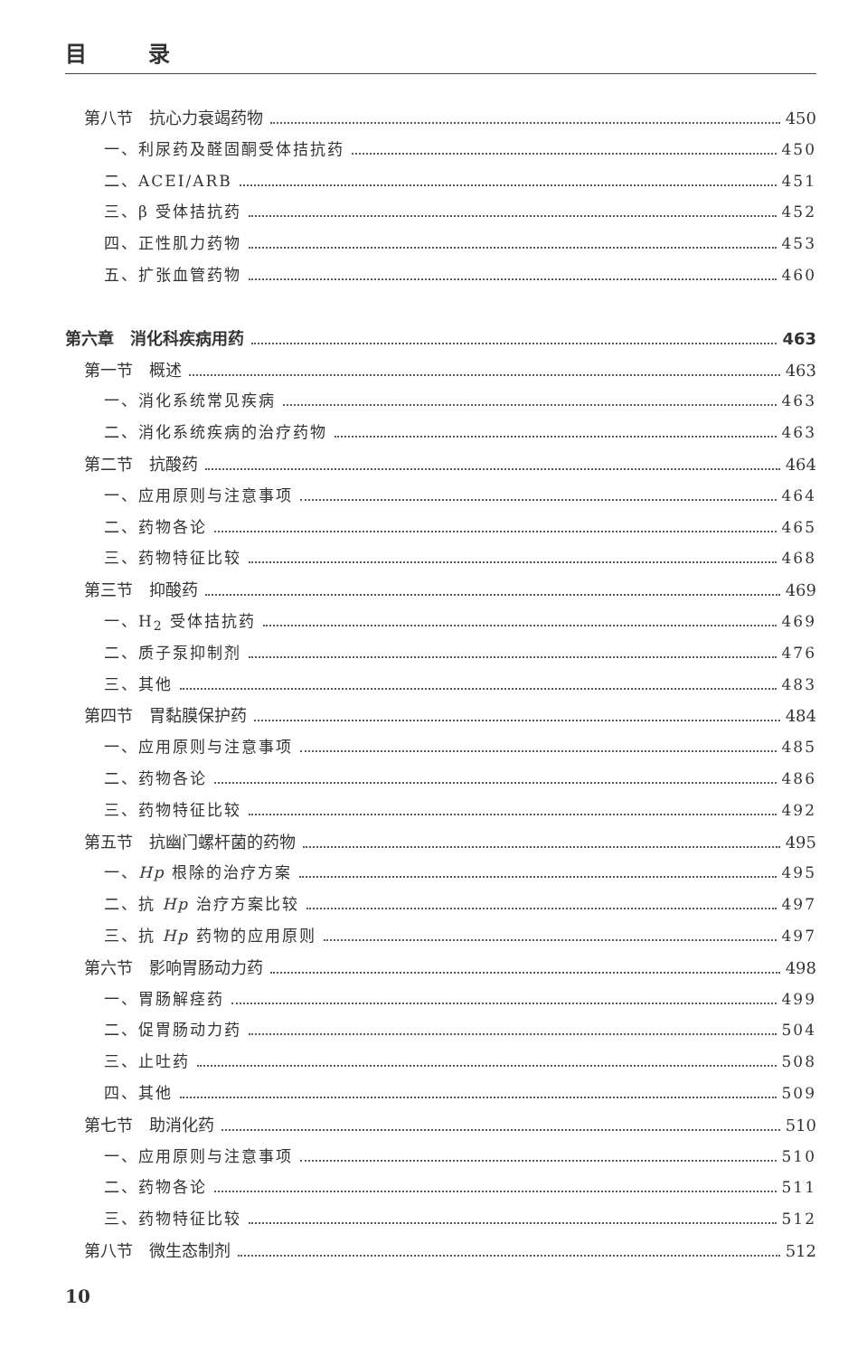目 录
第八节　抗心力衰竭药物 450
一、利尿药及醛固酮受体拮抗药 450
二、ACEI/ARB 451
三、β 受体拮抗药 452
四、正性肌力药物 453
五、扩张血管药物 460
第六章　消化科疾病用药 463
第一节　概述 463
一、消化系统常见疾病 463
二、消化系统疾病的治疗药物 463
第二节　抗酸药 464
一、应用原则与注意事项 464
二、药物各论 465
三、药物特征比较 468
第三节　抑酸药 469
一、H<sub>2</sub> 受体拮抗药 469
二、质子泵抑制剂 476
三、其他 483
第四节　胃黏膜保护药 484
一、应用原则与注意事项 485
二、药物各论 486
三、药物特征比较 492
第五节　抗幽门螺杆菌的药物 495
一、Hp 根除的治疗方案 495
二、抗 Hp 治疗方案比较 497
三、抗 Hp 药物的应用原则 497
第六节　影响胃肠动力药 498
一、胃肠解痉药 499
二、促胃肠动力药 504
三、止吐药 508
四、其他 509
第七节　助消化药 510
一、应用原则与注意事项 510
二、药物各论 511
三、药物特征比较 512
第八节　微生态制剂 512
10